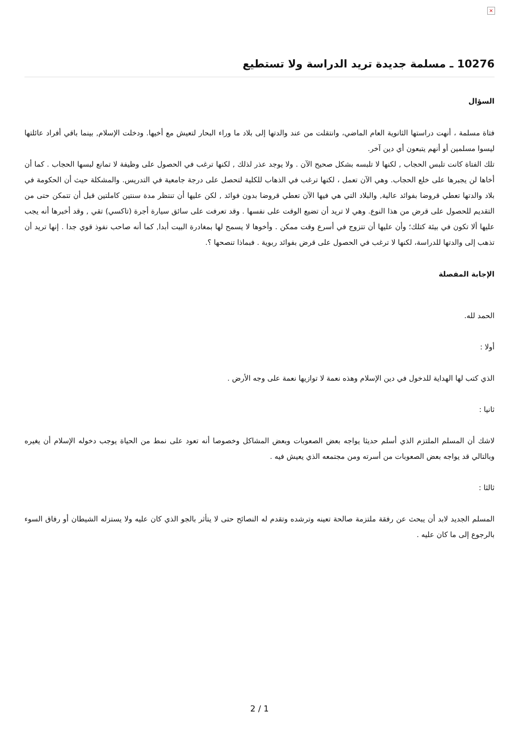×
10276 ـ مسلمة جديدة تريد الدراسة ولا تستطيع
السؤال
فتاة مسلمة ، أنهت دراستها الثانوية العام الماضي، وانتقلت من عند والدتها إلى بلاد ما وراء البحار لتعيش مع أخيها. ودخلت الإسلام, بينما باقي أفراد عائلتها ليسوا مسلمين أو أنهم يتبعون أي دين آخر.
تلك الفتاة كانت تلبس الحجاب , لكنها لا تلبسه بشكل صحيح الآن . ولا يوجد عذر لذلك , لكنها ترغب في الحصول على وظيفة لا تمانع لبسها الحجاب . كما أن أخاها لن يجبرها على خلع الحجاب. وهي الآن تعمل ، لكنها ترغب في الذهاب للكلية لتحصل على درجة جامعية في التدريس. والمشكلة حيث أن الحكومة في بلاد والدتها تعطي قروضا بفوائد عالية, والبلاد التي هي فيها الآن تعطي قروضا بدون فوائد , لكن عليها أن تنتظر مدة سنتين كاملتين قبل أن تتمكن حتى من التقديم للحصول على قرض من هذا النوع. وهي لا تريد أن تضيع الوقت على نفسها . وقد تعرفت على سائق سيارة أجرة (تاكسي) تقي , وقد أخبرها أنه يجب عليها ألا تكون في بيئة كتلك؛ وأن عليها أن تتزوج في أسرع وقت ممكن . وأخوها لا يسمح لها بمغادرة البيت أبدا, كما أنه صاحب نفوذ قوي جدا . إنها تريد أن تذهب إلى والدتها للدراسة، لكنها لا ترغب في الحصول على قرض بفوائد ربوية . فبماذا تنصحها ؟.
الإجابة المفصلة
الحمد لله.
أولا :
الذي كتب لها الهداية للدخول في دين الإسلام وهذه نعمة لا توازيها نعمة على وجه الأرض .
ثانيا :
لاشك أن المسلم الملتزم الذي أسلم حديثا يواجه بعض الصعوبات وبعض المشاكل وخصوصا أنه تعود على نمط من الحياة يوجب دخوله الإسلام أن يغيره وبالتالي قد يواجه بعض الصعوبات من أسرته ومن مجتمعه الذي يعيش فيه .
ثالثا :
المسلم الجديد لابد أن يبحث عن رفقة ملتزمة صالحة تعينه وترشده وتقدم له النصائح حتى لا يتأثر بالجو الذي كان عليه ولا يستزله الشيطان أو رفاق السوء بالرجوع إلى ما كان عليه .
2 / 1